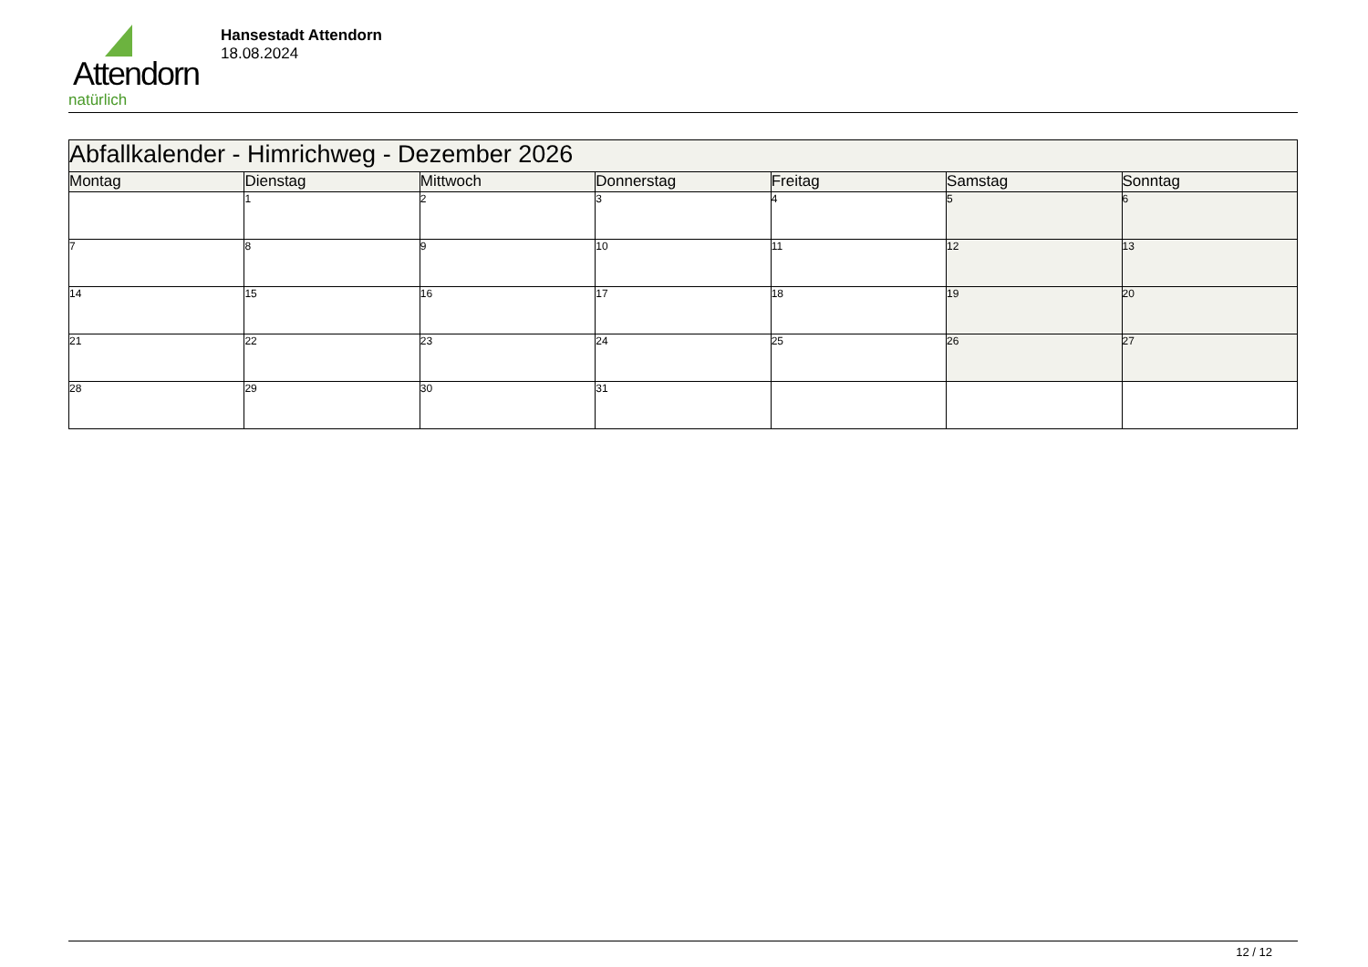Attendorn
natürlich
Hansestadt Attendorn
18.08.2024
| Abfallkalender - Himrichweg - Dezember 2026 | | | | | | |
| --- | --- | --- | --- | --- | --- | --- |
| Montag | Dienstag | Mittwoch | Donnerstag | Freitag | Samstag | Sonntag |
| | 1 | 2 | 3 | 4 | 5 | 6 |
| 7 | 8 | 9 | 10 | 11 | 12 | 13 |
| 14 | 15 | 16 | 17 | 18 | 19 | 20 |
| 21 | 22 | 23 | 24 | 25 | 26 | 27 |
| 28 | 29 | 30 | 31 | | | |
12 / 12